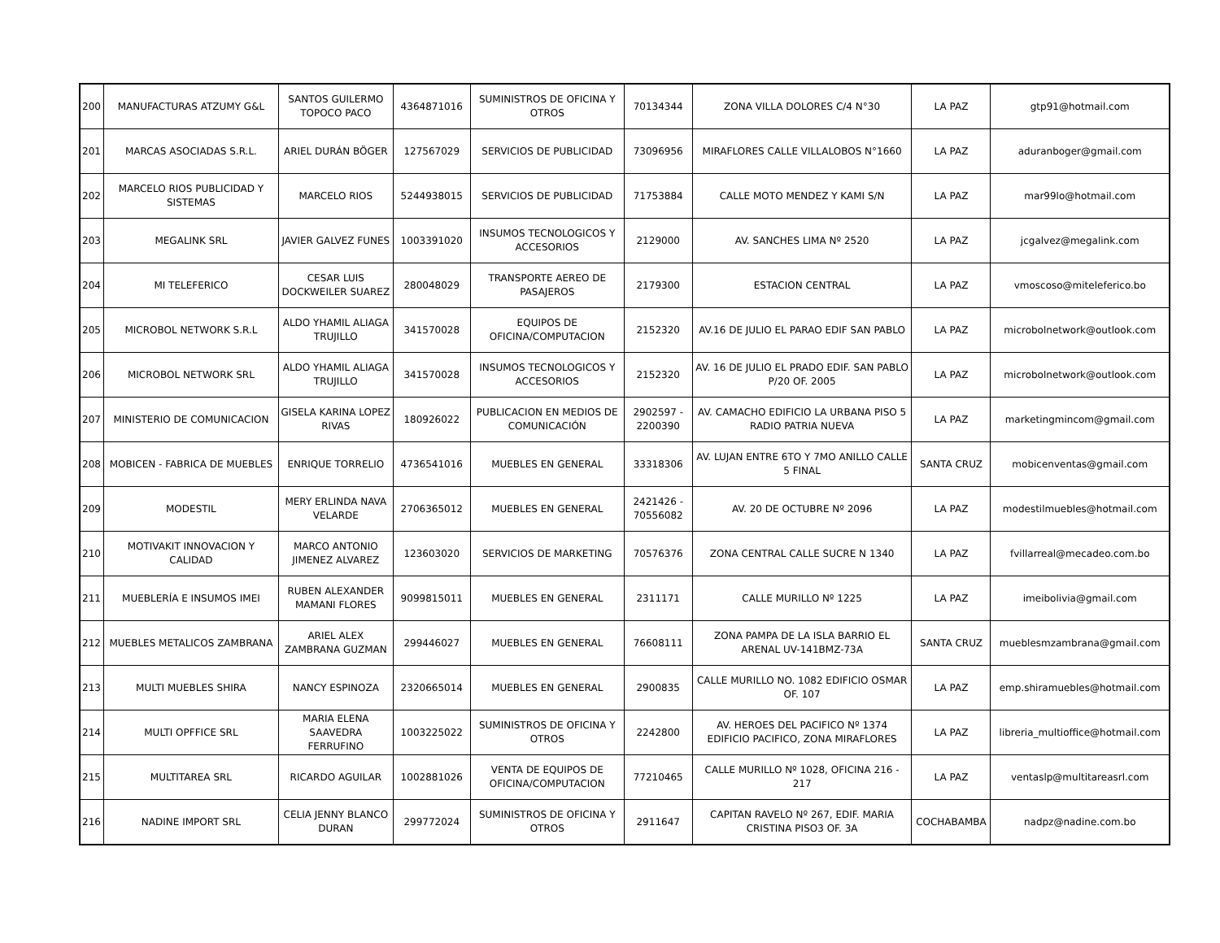| 200 | MANUFACTURAS ATZUMY G&L | SANTOS GUILERMO TOPOCO PACO | 4364871016 | SUMINISTROS DE OFICINA Y OTROS | 70134344 | ZONA VILLA DOLORES C/4 N°30 | LA PAZ | gtp91@hotmail.com |
| 201 | MARCAS ASOCIADAS S.R.L. | ARIEL DURÁN BÖGER | 127567029 | SERVICIOS DE PUBLICIDAD | 73096956 | MIRAFLORES CALLE VILLALOBOS N°1660 | LA PAZ | aduranboger@gmail.com |
| 202 | MARCELO RIOS PUBLICIDAD Y SISTEMAS | MARCELO RIOS | 5244938015 | SERVICIOS DE PUBLICIDAD | 71753884 | CALLE MOTO MENDEZ Y KAMI S/N | LA PAZ | mar99lo@hotmail.com |
| 203 | MEGALINK SRL | JAVIER GALVEZ FUNES | 1003391020 | INSUMOS TECNOLOGICOS Y ACCESORIOS | 2129000 | AV. SANCHES LIMA Nº 2520 | LA PAZ | jcgalvez@megalink.com |
| 204 | MI TELEFERICO | CESAR LUIS DOCKWEILER SUAREZ | 280048029 | TRANSPORTE AEREO DE PASAJEROS | 2179300 | ESTACION CENTRAL | LA PAZ | vmoscoso@miteleferico.bo |
| 205 | MICROBOL NETWORK S.R.L | ALDO YHAMIL ALIAGA TRUJILLO | 341570028 | EQUIPOS DE OFICINA/COMPUTACION | 2152320 | AV.16 DE JULIO EL PARAO EDIF SAN PABLO | LA PAZ | microbolnetwork@outlook.com |
| 206 | MICROBOL NETWORK SRL | ALDO YHAMIL ALIAGA TRUJILLO | 341570028 | INSUMOS TECNOLOGICOS Y ACCESORIOS | 2152320 | AV. 16 DE JULIO EL PRADO EDIF. SAN PABLO P/20 OF. 2005 | LA PAZ | microbolnetwork@outlook.com |
| 207 | MINISTERIO DE COMUNICACION | GISELA KARINA LOPEZ RIVAS | 180926022 | PUBLICACION EN MEDIOS DE COMUNICACIÓN | 2902597 - 2200390 | AV. CAMACHO EDIFICIO LA URBANA PISO 5 RADIO PATRIA NUEVA | LA PAZ | marketingmincom@gmail.com |
| 208 | MOBICEN - FABRICA DE MUEBLES | ENRIQUE TORRELIO | 4736541016 | MUEBLES EN GENERAL | 33318306 | AV. LUJAN ENTRE 6TO Y 7MO ANILLO CALLE 5 FINAL | SANTA CRUZ | mobicenventas@gmail.com |
| 209 | MODESTIL | MERY ERLINDA NAVA VELARDE | 2706365012 | MUEBLES EN GENERAL | 2421426 - 70556082 | AV. 20 DE OCTUBRE Nº 2096 | LA PAZ | modestilmuebles@hotmail.com |
| 210 | MOTIVAKIT INNOVACION Y CALIDAD | MARCO ANTONIO JIMENEZ ALVAREZ | 123603020 | SERVICIOS DE MARKETING | 70576376 | ZONA CENTRAL CALLE SUCRE N 1340 | LA PAZ | fvillarreal@mecadeo.com.bo |
| 211 | MUEBLERÍA E INSUMOS IMEI | RUBEN ALEXANDER MAMANI FLORES | 9099815011 | MUEBLES EN GENERAL | 2311171 | CALLE MURILLO Nº 1225 | LA PAZ | imeibolivia@gmail.com |
| 212 | MUEBLES METALICOS ZAMBRANA | ARIEL ALEX ZAMBRANA GUZMAN | 299446027 | MUEBLES EN GENERAL | 76608111 | ZONA PAMPA DE LA ISLA BARRIO EL ARENAL UV-141BMZ-73A | SANTA CRUZ | mueblesmzambrana@gmail.com |
| 213 | MULTI MUEBLES SHIRA | NANCY ESPINOZA | 2320665014 | MUEBLES EN GENERAL | 2900835 | CALLE MURILLO NO. 1082 EDIFICIO OSMAR OF. 107 | LA PAZ | emp.shiramuebles@hotmail.com |
| 214 | MULTI OPFFICE SRL | MARIA ELENA SAAVEDRA FERRUFINO | 1003225022 | SUMINISTROS DE OFICINA Y OTROS | 2242800 | AV. HEROES DEL PACIFICO Nº 1374 EDIFICIO PACIFICO, ZONA MIRAFLORES | LA PAZ | libreria_multioffice@hotmail.com |
| 215 | MULTITAREA SRL | RICARDO AGUILAR | 1002881026 | VENTA DE EQUIPOS DE OFICINA/COMPUTACION | 77210465 | CALLE MURILLO Nº 1028, OFICINA 216 - 217 | LA PAZ | ventaslp@multitareasrl.com |
| 216 | NADINE IMPORT SRL | CELIA JENNY BLANCO DURAN | 299772024 | SUMINISTROS DE OFICINA Y OTROS | 2911647 | CAPITAN RAVELO Nº 267, EDIF. MARIA CRISTINA PISO3 OF. 3A | COCHABAMBA | nadpz@nadine.com.bo |